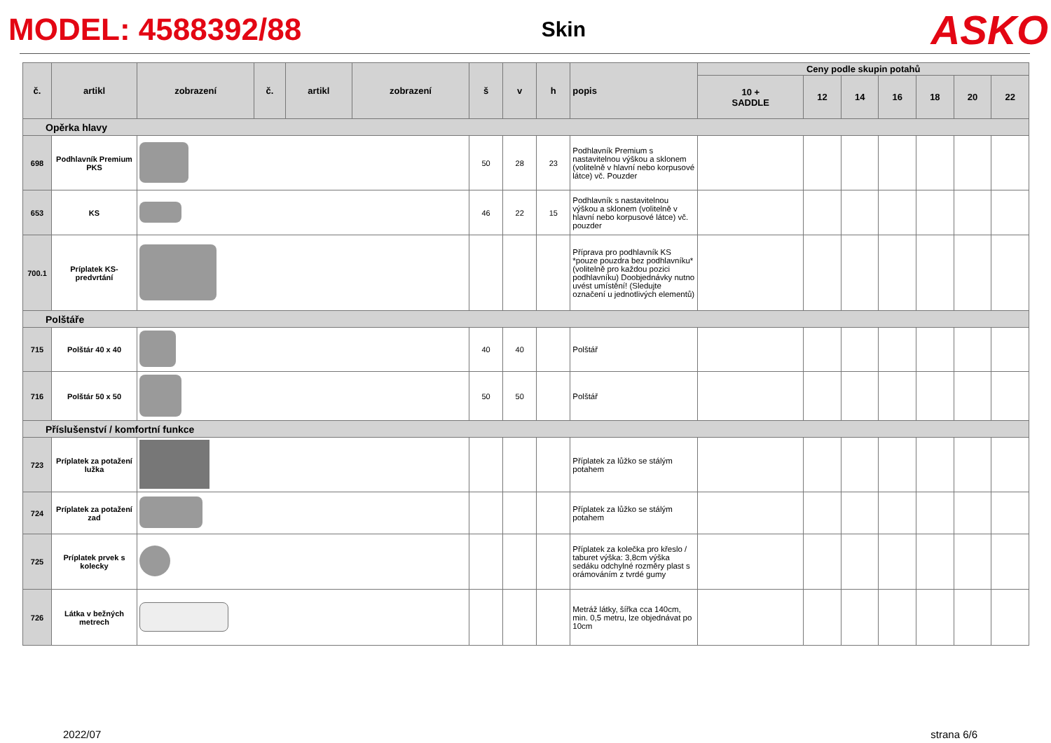MODEL: 4588392/88 Skin ASKO
| č. | artikl | zobrazení | č. | artikl | zobrazení | š | v | h | popis | Ceny podle skupin potahů | | | | | | |
| --- | --- | --- | --- | --- | --- | --- | --- | --- | --- | --- | --- | --- | --- | --- | --- | --- |
| | | | | | | | | | | 10 + SADDLE | 12 | 14 | 16 | 18 | 20 | 22 |
| Opěrka hlavy | | | | | | | | | | | | | | | | |
| 698 | Podhlavník Premium PKS | | | | | 50 | 28 | 23 | Podhlavník Premium s nastavitelnou výškou a sklonem (volitelně v hlavní nebo korpusové látce) vč. Pouzder | | | | | | | |
| 653 | KS | | | | | 46 | 22 | 15 | Podhlavník s nastavitelnou výškou a sklonem (volitelně v hlavní nebo korpusové látce) vč. pouzder | | | | | | | |
| 700.1 | Príplatek KS-predvrtání | | | | | | | | Příprava pro podhlavník KS *pouze pouzdra bez podhlavníku* (volitelně pro každou pozici podhlavníku) Doobjednávky nutno uvést umístění! (Sledujte označení u jednotlivých elementů) | | | | | | | |
| Polštáře | | | | | | | | | | | | | | | | |
| 715 | Polštár 40 x 40 | | | | | 40 | 40 | | Polštář | | | | | | | |
| 716 | Polštár 50 x 50 | | | | | 50 | 50 | | Polštář | | | | | | | |
| Příslušenství / komfortní funkce | | | | | | | | | | | | | | | | |
| 723 | Príplatek za potažení lužka | | | | | | | | Příplatek za lůžko se stálým potahem | | | | | | | |
| 724 | Príplatek za potažení zad | | | | | | | | Příplatek za lůžko se stálým potahem | | | | | | | |
| 725 | Príplatek prvek s kolecky | | | | | | | | Příplatek za kolečka pro křeslo / taburet výška: 3,8cm výška sedáku odchylné rozměry plast s orámováním z tvrdé gumy | | | | | | | |
| 726 | Látka v bežných metrech | | | | | | | | Metráž látky, šířka cca 140cm, min. 0,5 metru, lze objednávat po 10cm | | | | | | | |
2022/07 strana 6/6